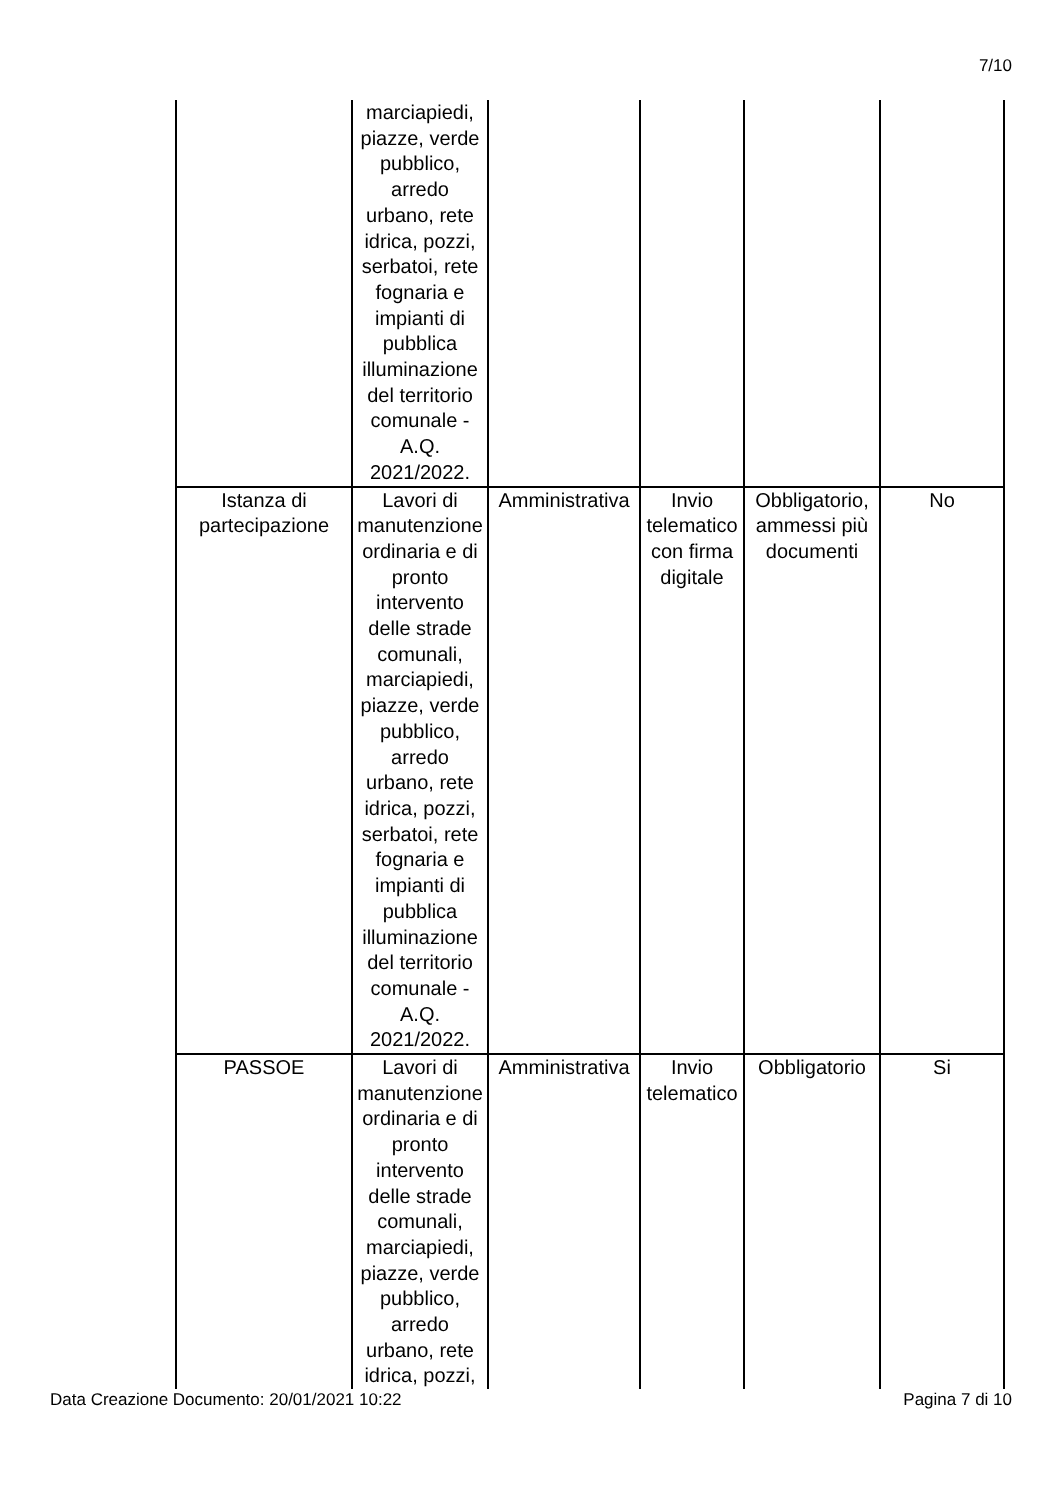7/10
| | marciapiedi, piazze, verde pubblico, arredo urbano, rete idrica, pozzi, serbatoi, rete fognaria e impianti di pubblica illuminazione del territorio comunale - A.Q. 2021/2022. | | | | |
| Istanza di partecipazione | Lavori di manutenzione ordinaria e di pronto intervento delle strade comunali, marciapiedi, piazze, verde pubblico, arredo urbano, rete idrica, pozzi, serbatoi, rete fognaria e impianti di pubblica illuminazione del territorio comunale - A.Q. 2021/2022. | Amministrativa | Invio telematico con firma digitale | Obbligatorio, ammessi più documenti | No |
| PASSOE | Lavori di manutenzione ordinaria e di pronto intervento delle strade comunali, marciapiedi, piazze, verde pubblico, arredo urbano, rete idrica, pozzi, | Amministrativa | Invio telematico | Obbligatorio | Si |
Data Creazione Documento: 20/01/2021 10:22 Pagina 7 di 10